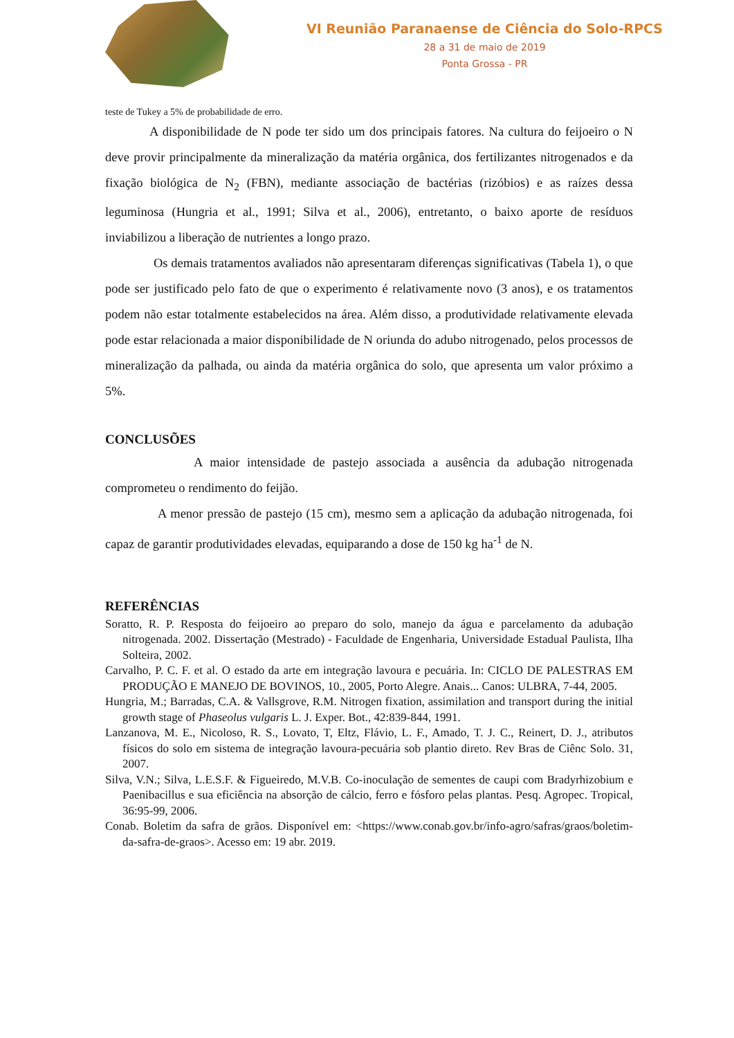VI Reunião Paranaense de Ciência do Solo-RPCS
28 a 31 de maio de 2019
Ponta Grossa - PR
teste de Tukey a 5% de probabilidade de erro.
A disponibilidade de N pode ter sido um dos principais fatores. Na cultura do feijoeiro o N deve provir principalmente da mineralização da matéria orgânica, dos fertilizantes nitrogenados e da fixação biológica de N<sub>2</sub> (FBN), mediante associação de bactérias (rizóbios) e as raízes dessa leguminosa (Hungria et al., 1991; Silva et al., 2006), entretanto, o baixo aporte de resíduos inviabilizou a liberação de nutrientes a longo prazo.
Os demais tratamentos avaliados não apresentaram diferenças significativas (Tabela 1), o que pode ser justificado pelo fato de que o experimento é relativamente novo (3 anos), e os tratamentos podem não estar totalmente estabelecidos na área. Além disso, a produtividade relativamente elevada pode estar relacionada a maior disponibilidade de N oriunda do adubo nitrogenado, pelos processos de mineralização da palhada, ou ainda da matéria orgânica do solo, que apresenta um valor próximo a 5%.
CONCLUSÕES
A maior intensidade de pastejo associada a ausência da adubação nitrogenada comprometeu o rendimento do feijão.
A menor pressão de pastejo (15 cm), mesmo sem a aplicação da adubação nitrogenada, foi capaz de garantir produtividades elevadas, equiparando a dose de 150 kg ha<sup>-1</sup> de N.
REFERÊNCIAS
Soratto, R. P. Resposta do feijoeiro ao preparo do solo, manejo da água e parcelamento da adubação nitrogenada. 2002. Dissertação (Mestrado) - Faculdade de Engenharia, Universidade Estadual Paulista, Ilha Solteira, 2002.
Carvalho, P. C. F. et al. O estado da arte em integração lavoura e pecuária. In: CICLO DE PALESTRAS EM PRODUÇÃO E MANEJO DE BOVINOS, 10., 2005, Porto Alegre. Anais... Canos: ULBRA, 7-44, 2005.
Hungria, M.; Barradas, C.A. & Vallsgrove, R.M. Nitrogen fixation, assimilation and transport during the initial growth stage of Phaseolus vulgaris L. J. Exper. Bot., 42:839-844, 1991.
Lanzanova, M. E., Nicoloso, R. S., Lovato, T, Eltz, Flávio, L. F., Amado, T. J. C., Reinert, D. J., atributos físicos do solo em sistema de integração lavoura-pecuária sob plantio direto. Rev Bras de Ciênc Solo. 31, 2007.
Silva, V.N.; Silva, L.E.S.F. & Figueiredo, M.V.B. Co-inoculação de sementes de caupi com Bradyrhizobium e Paenibacillus e sua eficiência na absorção de cálcio, ferro e fósforo pelas plantas. Pesq. Agropec. Tropical, 36:95-99, 2006.
Conab. Boletim da safra de grãos. Disponível em: <https://www.conab.gov.br/info-agro/safras/graos/boletim-da-safra-de-graos>. Acesso em: 19 abr. 2019.